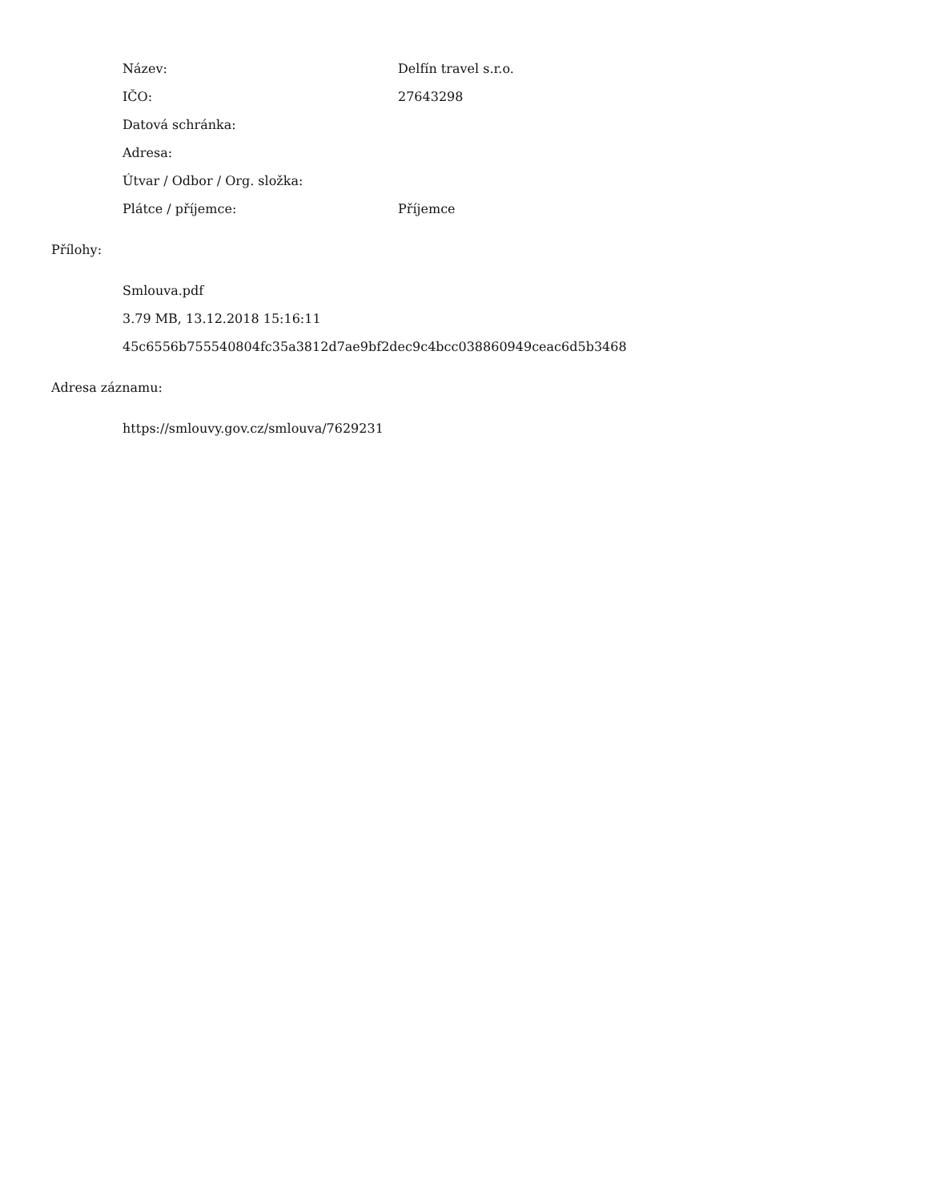| Název: | Delfín travel s.r.o. |
| IČO: | 27643298 |
| Datová schránka: | |
| Adresa: | |
| Útvar / Odbor / Org. složka: | |
| Plátce / příjemce: | Příjemce |
Přílohy:
Smlouva.pdf
3.79 MB, 13.12.2018 15:16:11
45c6556b755540804fc35a3812d7ae9bf2dec9c4bcc038860949ceac6d5b3468
Adresa záznamu:
https://smlouvy.gov.cz/smlouva/7629231